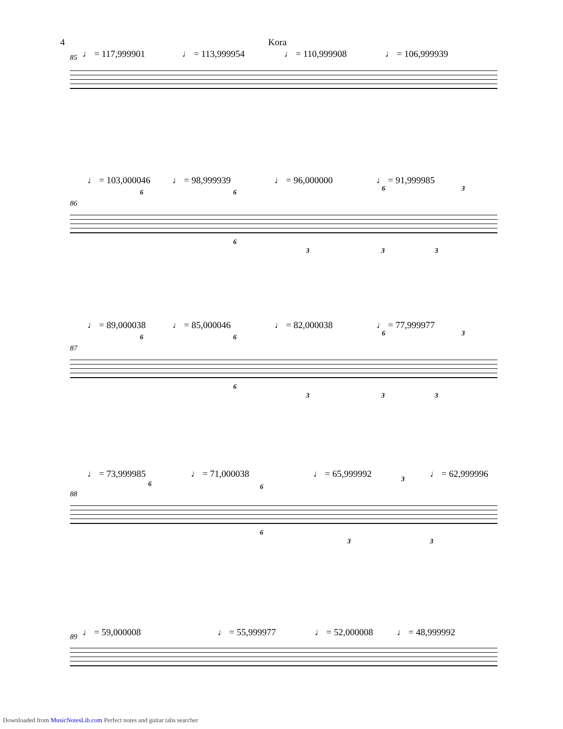4 Kora
85
♩ = 117,999901 ♩ = 113,999954 ♩ = 110,999908 ♩ = 106,999939
86
♩ = 103,000046 ♩ = 98,999939 ♩ = 96,000000 ♩ = 91,999985
6 6 6 3
6
3 3 3
87
♩ = 89,000038 ♩ = 85,000046 ♩ = 82,000038 ♩ = 77,999977
6 6 6 3
6
3 3 3
88
♩ = 73,999985 ♩ = 71,000038 ♩ = 65,999992 ♩ = 62,999996
6 6
3
6
3 3
89
♩ = 59,000008 ♩ = 55,999977 ♩ = 52,000008 ♩ = 48,999992
Downloaded from MusicNotesLib.com Perfect notes and guitar tabs searcher